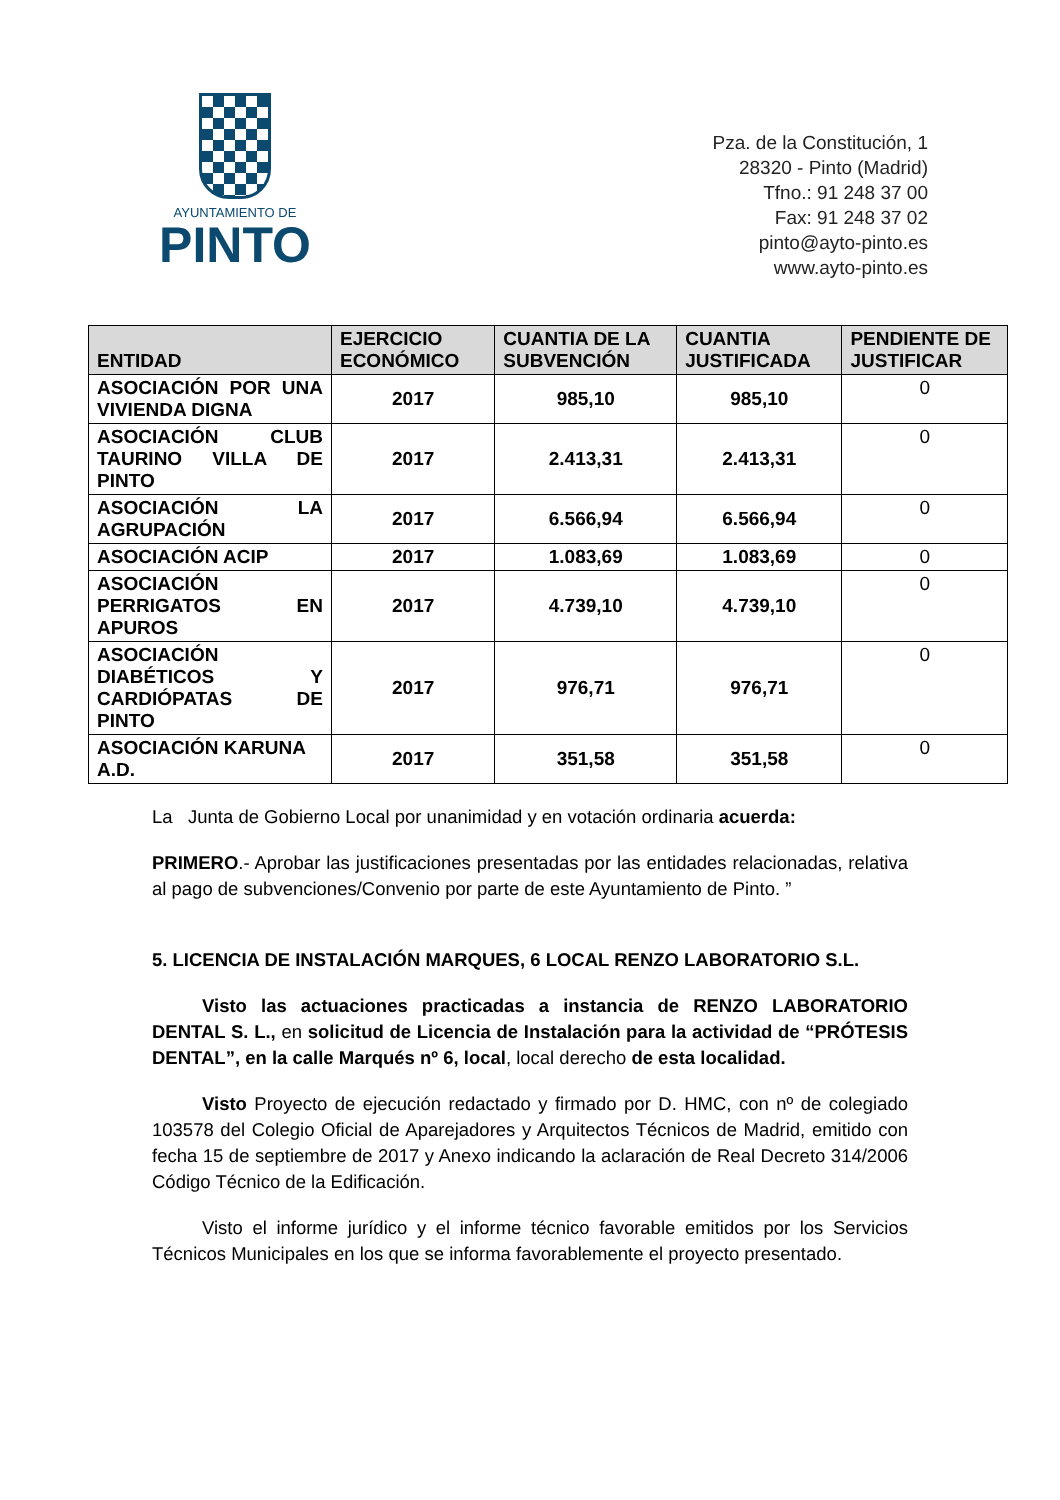AYUNTAMIENTO DE
PINTO
Pza. de la Constitución, 1
28320 - Pinto (Madrid)
Tfno.: 91 248 37 00
Fax: 91 248 37 02
pinto@ayto-pinto.es
www.ayto-pinto.es
| ENTIDAD | EJERCICIO ECONÓMICO | CUANTIA DE LA SUBVENCIÓN | CUANTIA JUSTIFICADA | PENDIENTE DE JUSTIFICAR |
| --- | --- | --- | --- | --- |
| ASOCIACIÓN POR UNA VIVIENDA DIGNA | 2017 | 985,10 | 985,10 | 0 |
| ASOCIACIÓN CLUB TAURINO VILLA DE PINTO | 2017 | 2.413,31 | 2.413,31 | 0 |
| ASOCIACIÓN LA AGRUPACIÓN | 2017 | 6.566,94 | 6.566,94 | 0 |
| ASOCIACIÓN ACIP | 2017 | 1.083,69 | 1.083,69 | 0 |
| ASOCIACIÓN PERRIGATOS EN APUROS | 2017 | 4.739,10 | 4.739,10 | 0 |
| ASOCIACIÓN DIABÉTICOS Y CARDIÓPATAS DE PINTO | 2017 | 976,71 | 976,71 | 0 |
| ASOCIACIÓN KARUNA A.D. | 2017 | 351,58 | 351,58 | 0 |
La Junta de Gobierno Local por unanimidad y en votación ordinaria acuerda:
PRIMERO.- Aprobar las justificaciones presentadas por las entidades relacionadas, relativa al pago de subvenciones/Convenio por parte de este Ayuntamiento de Pinto. ”
5. LICENCIA DE INSTALACIÓN MARQUES, 6 LOCAL RENZO LABORATORIO S.L.
Visto las actuaciones practicadas a instancia de RENZO LABORATORIO DENTAL S. L., en solicitud de Licencia de Instalación para la actividad de “PRÓTESIS DENTAL”, en la calle Marqués nº 6, local, local derecho de esta localidad.
Visto Proyecto de ejecución redactado y firmado por D. HMC, con nº de colegiado 103578 del Colegio Oficial de Aparejadores y Arquitectos Técnicos de Madrid, emitido con fecha 15 de septiembre de 2017 y Anexo indicando la aclaración de Real Decreto 314/2006 Código Técnico de la Edificación.
Visto el informe jurídico y el informe técnico favorable emitidos por los Servicios Técnicos Municipales en los que se informa favorablemente el proyecto presentado.